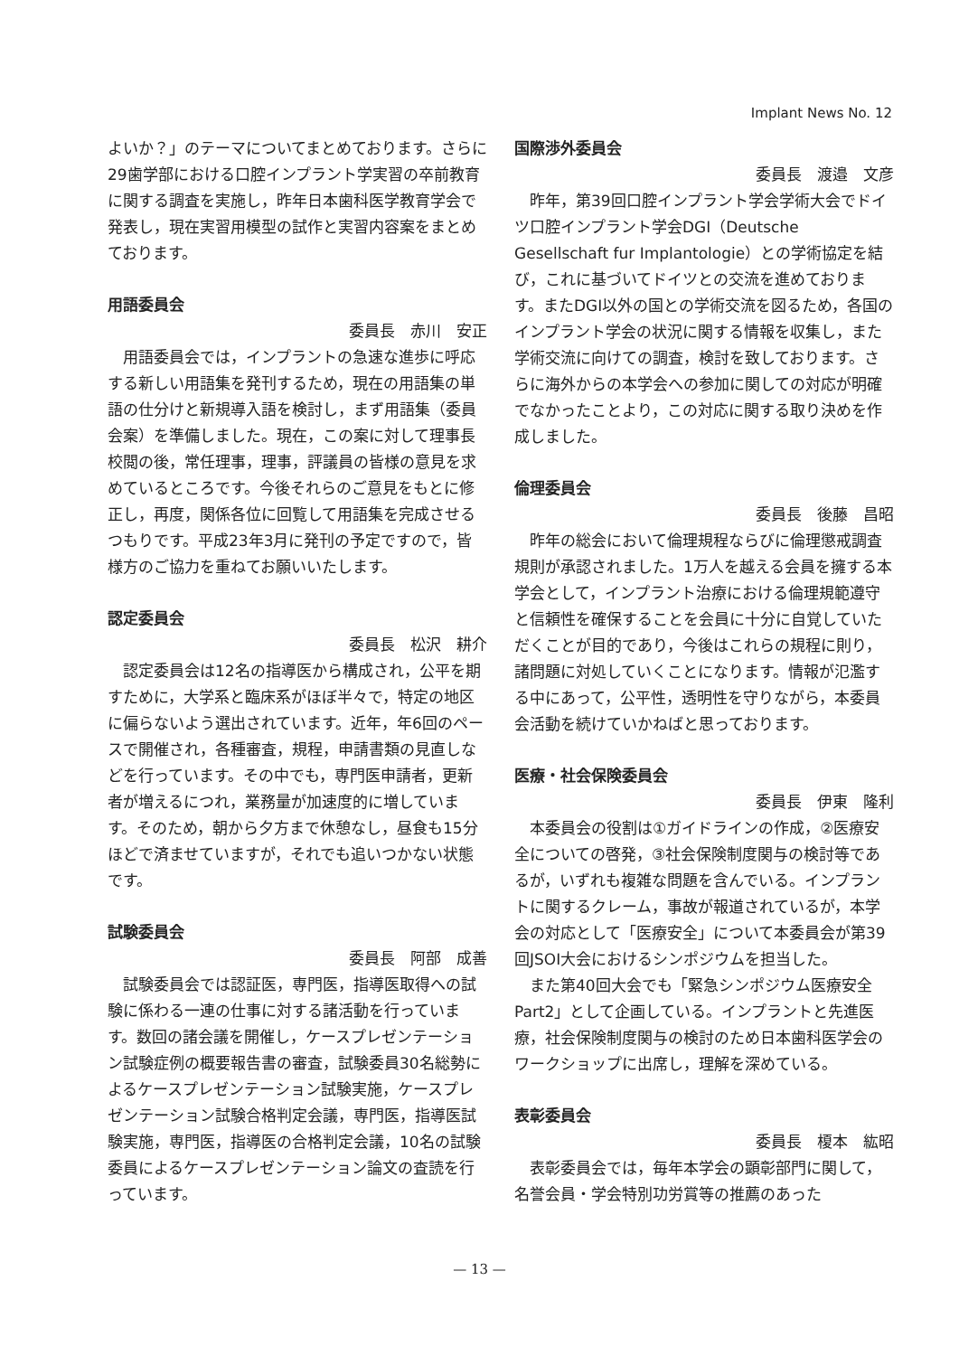Implant News No. 12
よいか？」のテーマについてまとめております。さらに29歯学部における口腔インプラント学実習の卒前教育に関する調査を実施し，昨年日本歯科医学教育学会で発表し，現在実習用模型の試作と実習内容案をまとめております。
用語委員会
委員長　赤川　安正
用語委員会では，インプラントの急速な進歩に呼応する新しい用語集を発刊するため，現在の用語集の単語の仕分けと新規導入語を検討し，まず用語集（委員会案）を準備しました。現在，この案に対して理事長校閲の後，常任理事，理事，評議員の皆様の意見を求めているところです。今後それらのご意見をもとに修正し，再度，関係各位に回覧して用語集を完成させるつもりです。平成23年3月に発刊の予定ですので，皆様方のご協力を重ねてお願いいたします。
認定委員会
委員長　松沢　耕介
認定委員会は12名の指導医から構成され，公平を期すために，大学系と臨床系がほぼ半々で，特定の地区に偏らないよう選出されています。近年，年6回のペースで開催され，各種審査，規程，申請書類の見直しなどを行っています。その中でも，専門医申請者，更新者が増えるにつれ，業務量が加速度的に増しています。そのため，朝から夕方まで休憩なし，昼食も15分ほどで済ませていますが，それでも追いつかない状態です。
試験委員会
委員長　阿部　成善
試験委員会では認証医，専門医，指導医取得への試験に係わる一連の仕事に対する諸活動を行っています。数回の諸会議を開催し，ケースプレゼンテーション試験症例の概要報告書の審査，試験委員30名総勢によるケースプレゼンテーション試験実施，ケースプレゼンテーション試験合格判定会議，専門医，指導医試験実施，専門医，指導医の合格判定会議，10名の試験委員によるケースプレゼンテーション論文の査読を行っています。
国際渉外委員会
委員長　渡邉　文彦
昨年，第39回口腔インプラント学会学術大会でドイツ口腔インプラント学会DGI（Deutsche Gesellschaft fur Implantologie）との学術協定を結び，これに基づいてドイツとの交流を進めております。またDGI以外の国との学術交流を図るため，各国のインプラント学会の状況に関する情報を収集し，また学術交流に向けての調査，検討を致しております。さらに海外からの本学会への参加に関しての対応が明確でなかったことより，この対応に関する取り決めを作成しました。
倫理委員会
委員長　後藤　昌昭
昨年の総会において倫理規程ならびに倫理懲戒調査規則が承認されました。1万人を越える会員を擁する本学会として，インプラント治療における倫理規範遵守と信頼性を確保することを会員に十分に自覚していただくことが目的であり，今後はこれらの規程に則り，諸問題に対処していくことになります。情報が氾濫する中にあって，公平性，透明性を守りながら，本委員会活動を続けていかねばと思っております。
医療・社会保険委員会
委員長　伊東　隆利
本委員会の役割は①ガイドラインの作成，②医療安全についての啓発，③社会保険制度関与の検討等であるが，いずれも複雑な問題を含んでいる。インプラントに関するクレーム，事故が報道されているが，本学会の対応として「医療安全」について本委員会が第39回JSOI大会におけるシンポジウムを担当した。
また第40回大会でも「緊急シンポジウム医療安全Part2」として企画している。インプラントと先進医療，社会保険制度関与の検討のため日本歯科医学会のワークショップに出席し，理解を深めている。
表彰委員会
委員長　榎本　紘昭
表彰委員会では，毎年本学会の顕彰部門に関して，名誉会員・学会特別功労賞等の推薦のあった
— 13 —